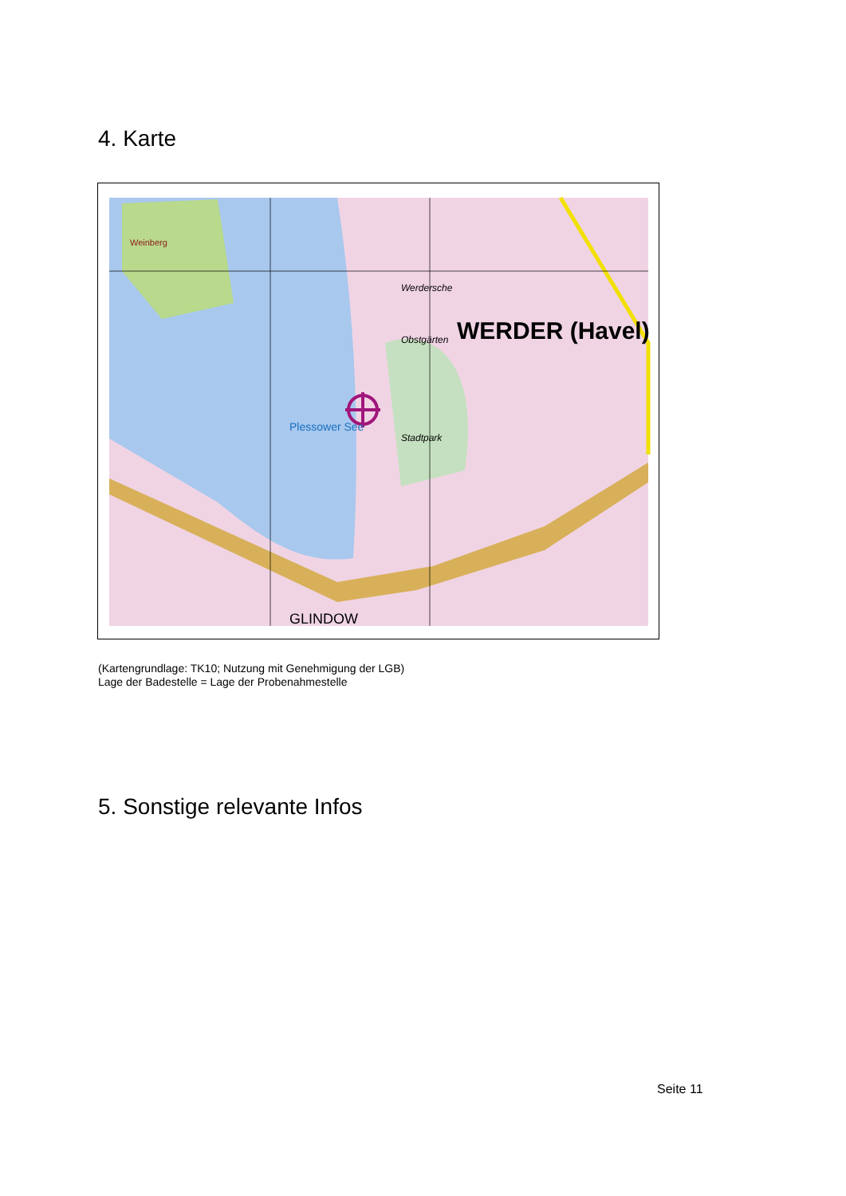4. Karte
WERDER (Havel)
Werdersche
Obstgärten
Stadtpark
Plessower See
Weinberg
GLINDOW
(Kartengrundlage: TK10; Nutzung mit Genehmigung der LGB)
Lage der Badestelle = Lage der Probenahmestelle
5. Sonstige relevante Infos
Seite 11